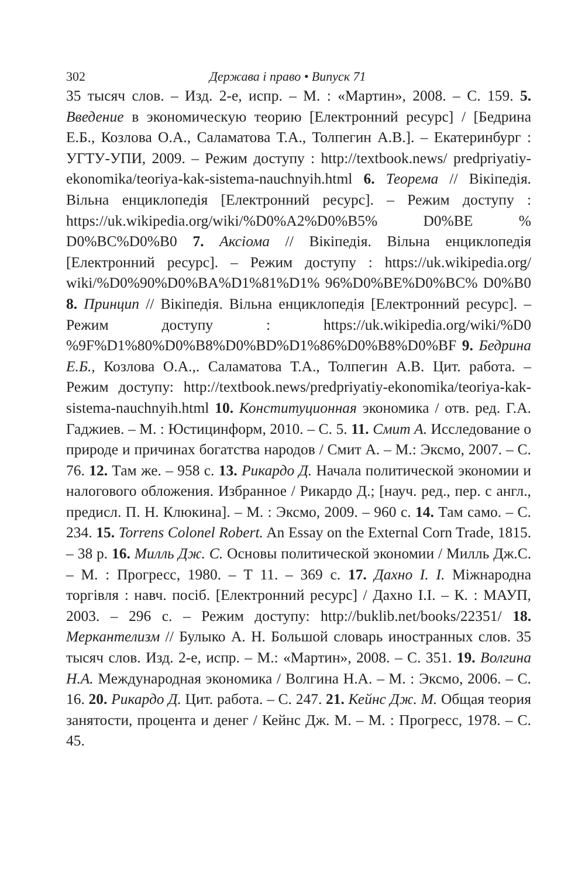302 Держава і право • Випуск 71
35 тысяч слов. – Изд. 2-е, испр. – М. : «Мартин», 2008. – С. 159. 5. Введение в экономическую теорию [Електронний ресурс] / [Бедрина Е.Б., Козлова О.А., Саламатова Т.А., Толпегин А.В.]. – Екатеринбург : УГТУ-УПИ, 2009. – Режим доступу : http://textbook.news/ predpriyatiy-ekonomika/teoriya-kak-sistema-nauchnyih.html 6. Теорема // Вікіпедія. Вільна енциклопедія [Електронний ресурс]. – Режим доступу : https://uk.wikipedia.org/wiki/%D0%A2%D0%B5% D0%BE % D0%BC%D0%B0 7. Аксіома // Вікіпедія. Вільна енциклопедія [Електронний ресурс]. – Режим доступу : https://uk.wikipedia.org/ wiki/%D0%90%D0%BA%D1%81%D1% 96%D0%BE%D0%BC% D0%B0 8. Принцип // Вікіпедія. Вільна енциклопедія [Електронний ресурс]. – Режим доступу : https://uk.wikipedia.org/wiki/%D0 %9F%D1%80%D0%B8%D0%BD%D1%86%D0%B8%D0%BF 9. Бедрина Е.Б., Козлова О.А.,. Саламатова Т.А., Толпегин А.В. Цит. работа. – Режим доступу: http://textbook.news/predpriyatiy-ekonomika/teoriya-kak-sistema-nauchnyih.html 10. Конституционная экономика / отв. ред. Г.А. Гаджиев. – М. : Юстицинформ, 2010. – С. 5. 11. Смит А. Исследование о природе и причинах богатства народов / Смит А. – М.: Эксмо, 2007. – С. 76. 12. Там же. – 958 с. 13. Рикардо Д. Начала политической экономии и налогового обложения. Избранное / Рикардо Д.; [науч. ред., пер. с англ., предисл. П. Н. Клюкина]. – М. : Эксмо, 2009. – 960 с. 14. Там само. – С. 234. 15. Torrens Colonel Robert. An Essay on the External Corn Trade, 1815. – 38 p. 16. Милль Дж. С. Основы политической экономии / Милль Дж.С. – М. : Прогресс, 1980. – Т 11. – 369 с. 17. Дахно І. І. Міжнародна торгівля : навч. посіб. [Електронний ресурс] / Дахно І.І. – К. : МАУП, 2003. – 296 с. – Режим доступу: http://buklib.net/books/22351/ 18. Меркантелизм // Булыко А. Н. Большой словарь иностранных слов. 35 тысяч слов. Изд. 2-е, испр. – М.: «Мартин», 2008. – С. 351. 19. Волгина Н.А. Международная экономика / Волгина Н.А. – М. : Эксмо, 2006. – С. 16. 20. Рикардо Д. Цит. работа. – С. 247. 21. Кейнс Дж. М. Общая теория занятости, процента и денег / Кейнс Дж. М. – М. : Прогресс, 1978. – С. 45.